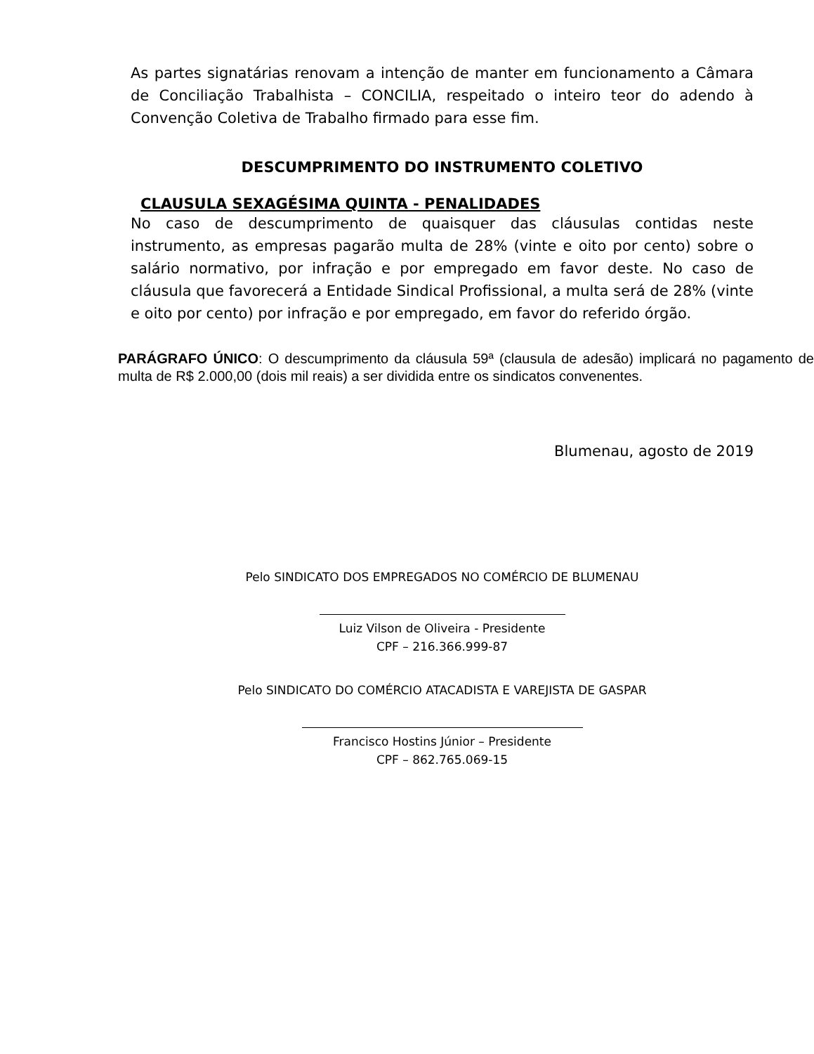As partes signatárias renovam a intenção de manter em funcionamento a Câmara de Conciliação Trabalhista – CONCILIA, respeitado o inteiro teor do adendo à Convenção Coletiva de Trabalho firmado para esse fim.
DESCUMPRIMENTO DO INSTRUMENTO COLETIVO
CLAUSULA SEXAGÉSIMA QUINTA - PENALIDADES
No caso de descumprimento de quaisquer das cláusulas contidas neste instrumento, as empresas pagarão multa de 28% (vinte e oito por cento) sobre o salário normativo, por infração e por empregado em favor deste. No caso de cláusula que favorecerá a Entidade Sindical Profissional, a multa será de 28% (vinte e oito por cento) por infração e por empregado, em favor do referido órgão.
PARÁGRAFO ÚNICO: O descumprimento da cláusula 59ª (clausula de adesão) implicará no pagamento de multa de R$ 2.000,00 (dois mil reais) a ser dividida entre os sindicatos convenentes.
Blumenau, agosto de 2019
Pelo SINDICATO DOS EMPREGADOS NO COMÉRCIO DE BLUMENAU
Luiz Vilson de Oliveira - Presidente
CPF – 216.366.999-87
Pelo SINDICATO DO COMÉRCIO ATACADISTA E VAREJISTA DE GASPAR
Francisco Hostins Júnior – Presidente
CPF – 862.765.069-15